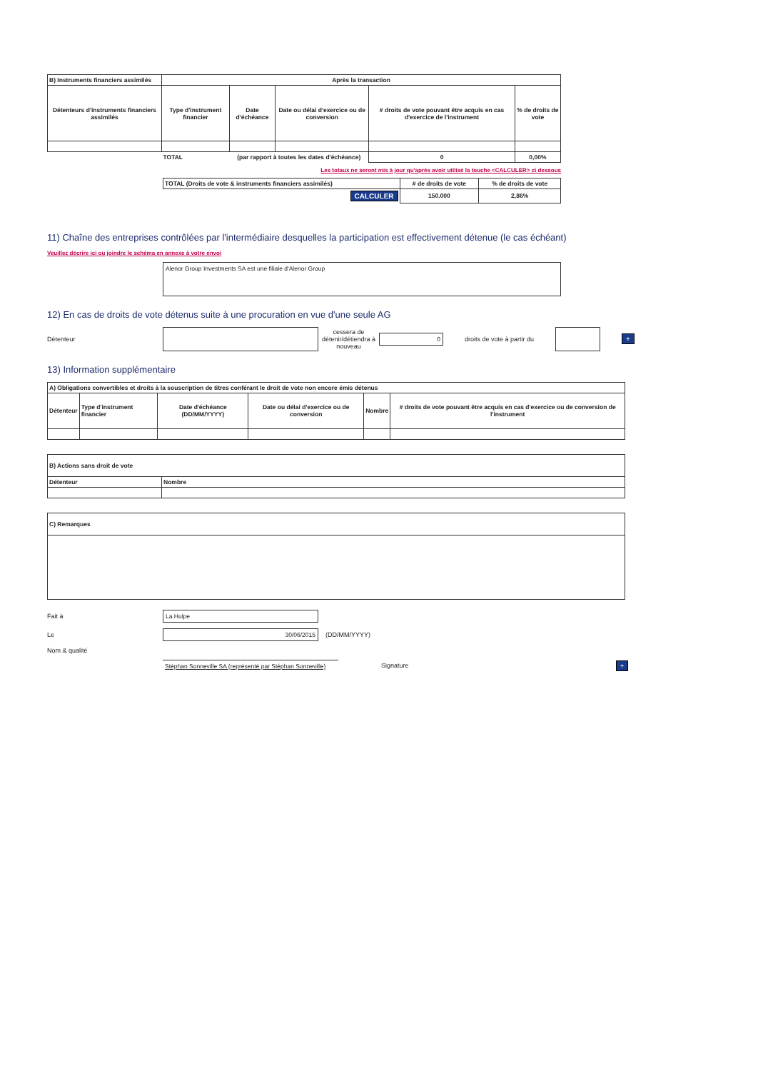| B) Instruments financiers assimilés | Après la transaction | | | | |
| Détenteurs d'instruments financiers assimilés | Type d'instrument financier | Date d'échéance | Date ou délai d'exercice ou de conversion | # droits de vote pouvant être acquis en cas d'exercice de l'instrument | % de droits de vote |
| | TOTAL | (par rapport à toutes les dates d'échéance) | | 0 | 0,00% |
Les totaux ne seront mis à jour qu'après avoir utilisé la touche <CALCULER> ci dessous
| TOTAL (Droits de vote & instruments financiers assimilés) | # de droits de vote | % de droits de vote |
| CALCULER | 150.000 | 2,86% |
11) Chaîne des entreprises contrôlées par l'intermédiaire desquelles la participation est effectivement détenue (le cas échéant)
Veuillez décrire ici ou joindre le schéma en annexe à votre envoi
Alenor Group Investments SA est une filiale d'Alenor Group
12) En cas de droits de vote détenus suite à une procuration en vue d'une seule AG
Détenteur cessera de détenir/détiendra à nouveau 0 droits de vote à partir du +
13) Information supplémentaire
| A) Obligations convertibles et droits à la souscription de titres conférant le droit de vote non encore émis détenus | | | | | |
| Détenteur | Type d'instrument financier | Date d'échéance (DD/MM/YYYY) | Date ou délai d'exercice ou de conversion | Nombre | # droits de vote pouvant être acquis en cas d'exercice ou de conversion de l'instrument |
| B) Actions sans droit de vote | |
| Détenteur | Nombre |
| C) Remarques |
Fait à La Hulpe
Le 30/06/2015 (DD/MM/YYYY)
Nom & qualité
Stéphan Sonneville SA (représenté par Stéphan Sonneville) Signature +